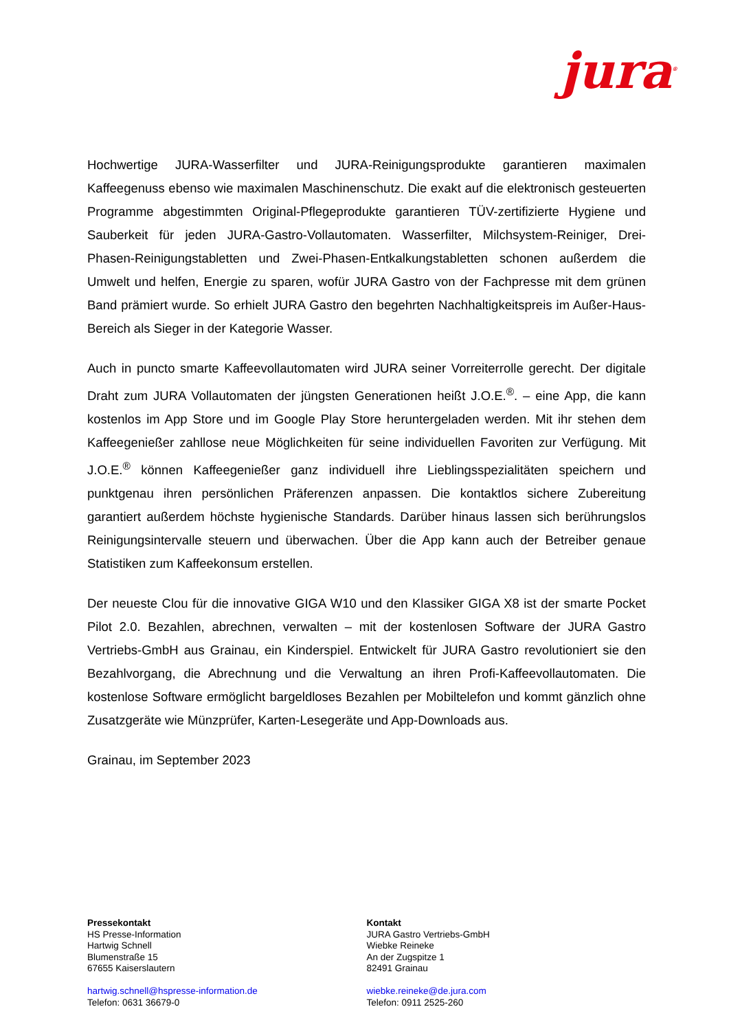jura<sup>®</sup>
Hochwertige JURA-Wasserfilter und JURA-Reinigungsprodukte garantieren maximalen Kaffeegenuss ebenso wie maximalen Maschinenschutz. Die exakt auf die elektronisch gesteuerten Programme abgestimmten Original-Pflegeprodukte garantieren TÜV-zertifizierte Hygiene und Sauberkeit für jeden JURA-Gastro-Vollautomaten. Wasserfilter, Milchsystem-Reiniger, Drei-Phasen-Reinigungstabletten und Zwei-Phasen-Entkalkungstabletten schonen außerdem die Umwelt und helfen, Energie zu sparen, wofür JURA Gastro von der Fachpresse mit dem grünen Band prämiert wurde. So erhielt JURA Gastro den begehrten Nachhaltigkeitspreis im Außer-Haus-Bereich als Sieger in der Kategorie Wasser.
Auch in puncto smarte Kaffeevollautomaten wird JURA seiner Vorreiterrolle gerecht. Der digitale Draht zum JURA Vollautomaten der jüngsten Generationen heißt J.O.E.<sup>®</sup>. – eine App, die kann kostenlos im App Store und im Google Play Store heruntergeladen werden. Mit ihr stehen dem Kaffeegenießer zahllose neue Möglichkeiten für seine individuellen Favoriten zur Verfügung. Mit J.O.E.<sup>®</sup> können Kaffeegenießer ganz individuell ihre Lieblingsspezialitäten speichern und punktgenau ihren persönlichen Präferenzen anpassen. Die kontaktlos sichere Zubereitung garantiert außerdem höchste hygienische Standards. Darüber hinaus lassen sich berührungslos Reinigungsintervalle steuern und überwachen. Über die App kann auch der Betreiber genaue Statistiken zum Kaffeekonsum erstellen.
Der neueste Clou für die innovative GIGA W10 und den Klassiker GIGA X8 ist der smarte Pocket Pilot 2.0. Bezahlen, abrechnen, verwalten – mit der kostenlosen Software der JURA Gastro Vertriebs-GmbH aus Grainau, ein Kinderspiel. Entwickelt für JURA Gastro revolutioniert sie den Bezahlvorgang, die Abrechnung und die Verwaltung an ihren Profi-Kaffeevollautomaten. Die kostenlose Software ermöglicht bargeldloses Bezahlen per Mobiltelefon und kommt gänzlich ohne Zusatzgeräte wie Münzprüfer, Karten-Lesegeräte und App-Downloads aus.
Grainau, im September 2023
Pressekontakt
HS Presse-Information
Hartwig Schnell
Blumenstraße 15
67655 Kaiserslautern
hartwig.schnell@hspresse-information.de
Telefon: 0631 36679-0
Kontakt
JURA Gastro Vertriebs-GmbH
Wiebke Reineke
An der Zugspitze 1
82491 Grainau
wiebke.reineke@de.jura.com
Telefon: 0911 2525-260